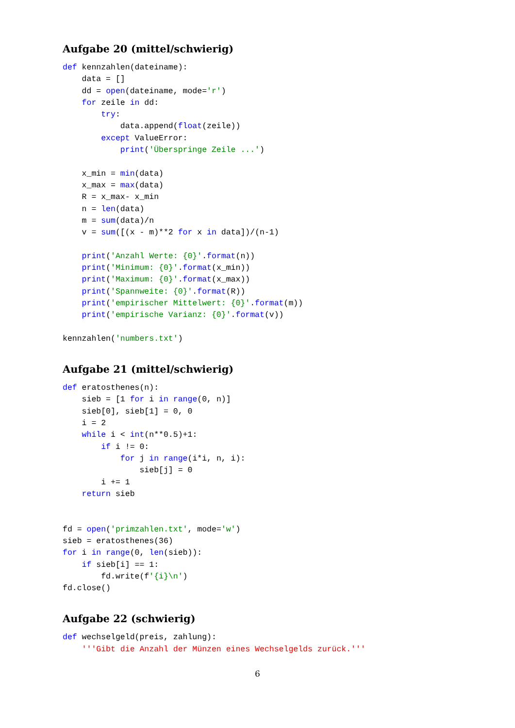Aufgabe 20 (mittel/schwierig)
def kennzahlen(dateiname):
    data = []
    dd = open(dateiname, mode='r')
    for zeile in dd:
        try:
            data.append(float(zeile))
        except ValueError:
            print('Überspringe Zeile ...')

    x_min = min(data)
    x_max = max(data)
    R = x_max- x_min
    n = len(data)
    m = sum(data)/n
    v = sum([(x - m)**2 for x in data])/(n-1)

    print('Anzahl Werte: {0}'.format(n))
    print('Minimum: {0}'.format(x_min))
    print('Maximum: {0}'.format(x_max))
    print('Spannweite: {0}'.format(R))
    print('empirischer Mittelwert: {0}'.format(m))
    print('empirische Varianz: {0}'.format(v))

kennzahlen('numbers.txt')
Aufgabe 21 (mittel/schwierig)
def eratosthenes(n):
    sieb = [1 for i in range(0, n)]
    sieb[0], sieb[1] = 0, 0
    i = 2
    while i < int(n**0.5)+1:
        if i != 0:
            for j in range(i*i, n, i):
                sieb[j] = 0
        i += 1
    return sieb


fd = open('primzahlen.txt', mode='w')
sieb = eratosthenes(36)
for i in range(0, len(sieb)):
    if sieb[i] == 1:
        fd.write(f'{i}\n')
fd.close()
Aufgabe 22 (schwierig)
def wechselgeld(preis, zahlung):
    '''Gibt die Anzahl der Münzen eines Wechselgelds zurück.'''
6